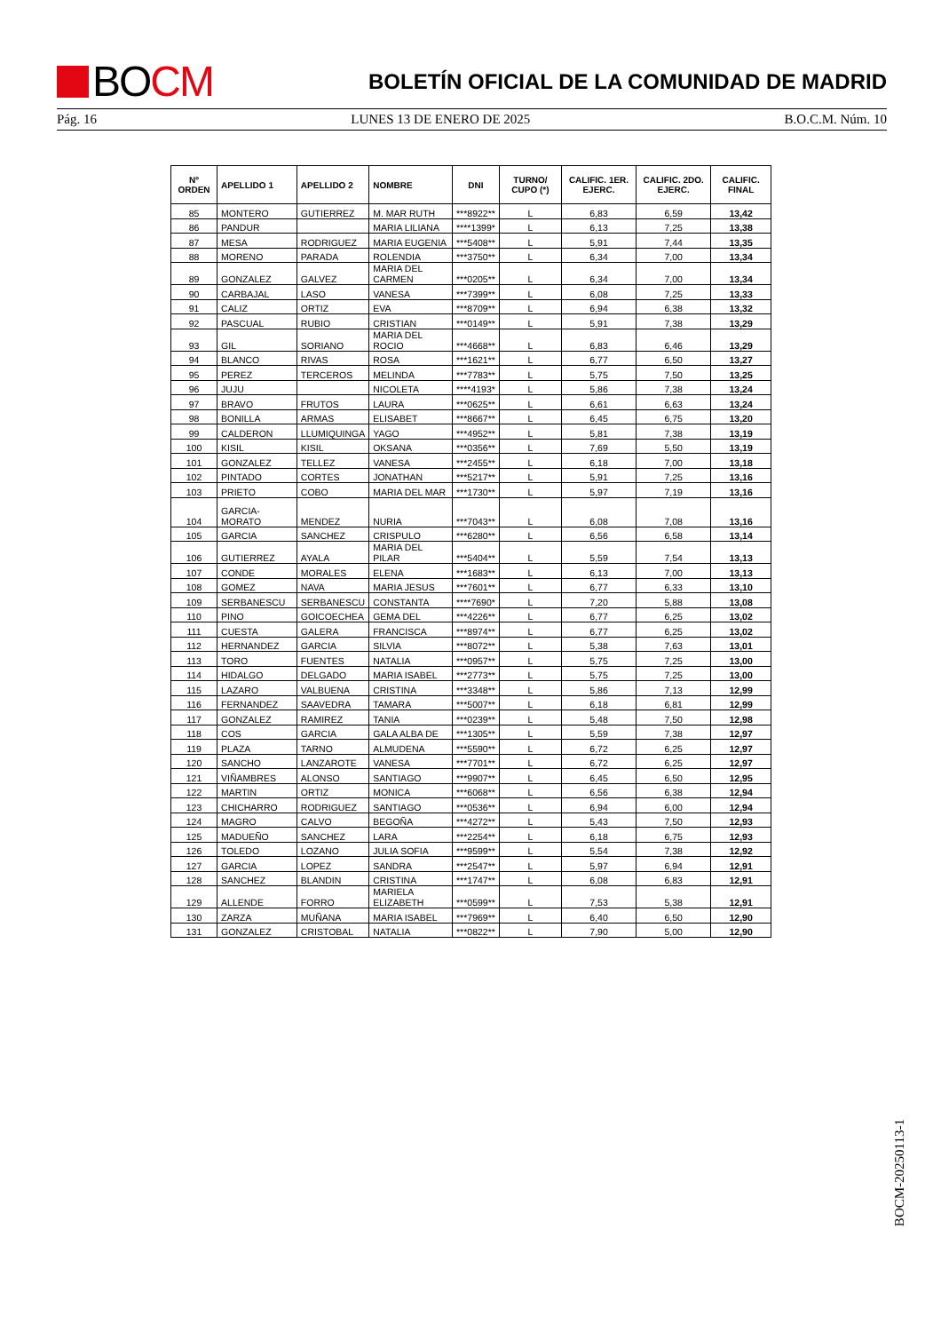BO CM
BOLETÍN OFICIAL DE LA COMUNIDAD DE MADRID
Pág. 16 LUNES 13 DE ENERO DE 2025 B.O.C.M. Núm. 10
| Nº ORDEN | APELLIDO 1 | APELLIDO 2 | NOMBRE | DNI | TURNO/ CUPO (*) | CALIFIC. 1ER. EJERC. | CALIFIC. 2DO. EJERC. | CALIFIC. FINAL |
| --- | --- | --- | --- | --- | --- | --- | --- | --- |
| 85 | MONTERO | GUTIERREZ | M. MAR RUTH | ***8922** | L | 6,83 | 6,59 | 13,42 |
| 86 | PANDUR | | MARIA LILIANA | ****1399* | L | 6,13 | 7,25 | 13,38 |
| 87 | MESA | RODRIGUEZ | MARIA EUGENIA | ***5408** | L | 5,91 | 7,44 | 13,35 |
| 88 | MORENO | PARADA | ROLENDIA | ***3750** | L | 6,34 | 7,00 | 13,34 |
| 89 | GONZALEZ | GALVEZ | MARIA DEL CARMEN | ***0205** | L | 6,34 | 7,00 | 13,34 |
| 90 | CARBAJAL | LASO | VANESA | ***7399** | L | 6,08 | 7,25 | 13,33 |
| 91 | CALIZ | ORTIZ | EVA | ***8709** | L | 6,94 | 6,38 | 13,32 |
| 92 | PASCUAL | RUBIO | CRISTIAN | ***0149** | L | 5,91 | 7,38 | 13,29 |
| 93 | GIL | SORIANO | MARIA DEL ROCIO | ***4668** | L | 6,83 | 6,46 | 13,29 |
| 94 | BLANCO | RIVAS | ROSA | ***1621** | L | 6,77 | 6,50 | 13,27 |
| 95 | PEREZ | TERCEROS | MELINDA | ***7783** | L | 5,75 | 7,50 | 13,25 |
| 96 | JUJU | | NICOLETA | ****4193* | L | 5,86 | 7,38 | 13,24 |
| 97 | BRAVO | FRUTOS | LAURA | ***0625** | L | 6,61 | 6,63 | 13,24 |
| 98 | BONILLA | ARMAS | ELISABET | ***8667** | L | 6,45 | 6,75 | 13,20 |
| 99 | CALDERON | LLUMIQUINGA | YAGO | ***4952** | L | 5,81 | 7,38 | 13,19 |
| 100 | KISIL | KISIL | OKSANA | ***0356** | L | 7,69 | 5,50 | 13,19 |
| 101 | GONZALEZ | TELLEZ | VANESA | ***2455** | L | 6,18 | 7,00 | 13,18 |
| 102 | PINTADO | CORTES | JONATHAN | ***5217** | L | 5,91 | 7,25 | 13,16 |
| 103 | PRIETO | COBO | MARIA DEL MAR | ***1730** | L | 5,97 | 7,19 | 13,16 |
| 104 | GARCIA-MORATO | MENDEZ | NURIA | ***7043** | L | 6,08 | 7,08 | 13,16 |
| 105 | GARCIA | SANCHEZ | CRISPULO | ***6280** | L | 6,56 | 6,58 | 13,14 |
| 106 | GUTIERREZ | AYALA | MARIA DEL PILAR | ***5404** | L | 5,59 | 7,54 | 13,13 |
| 107 | CONDE | MORALES | ELENA | ***1683** | L | 6,13 | 7,00 | 13,13 |
| 108 | GOMEZ | NAVA | MARIA JESUS | ***7601** | L | 6,77 | 6,33 | 13,10 |
| 109 | SERBANESCU | SERBANESCU | CONSTANTA | ****7690* | L | 7,20 | 5,88 | 13,08 |
| 110 | PINO | GOICOECHEA | GEMA DEL | ***4226** | L | 6,77 | 6,25 | 13,02 |
| 111 | CUESTA | GALERA | FRANCISCA | ***8974** | L | 6,77 | 6,25 | 13,02 |
| 112 | HERNANDEZ | GARCIA | SILVIA | ***8072** | L | 5,38 | 7,63 | 13,01 |
| 113 | TORO | FUENTES | NATALIA | ***0957** | L | 5,75 | 7,25 | 13,00 |
| 114 | HIDALGO | DELGADO | MARIA ISABEL | ***2773** | L | 5,75 | 7,25 | 13,00 |
| 115 | LAZARO | VALBUENA | CRISTINA | ***3348** | L | 5,86 | 7,13 | 12,99 |
| 116 | FERNANDEZ | SAAVEDRA | TAMARA | ***5007** | L | 6,18 | 6,81 | 12,99 |
| 117 | GONZALEZ | RAMIREZ | TANIA | ***0239** | L | 5,48 | 7,50 | 12,98 |
| 118 | COS | GARCIA | GALA ALBA DE | ***1305** | L | 5,59 | 7,38 | 12,97 |
| 119 | PLAZA | TARNO | ALMUDENA | ***5590** | L | 6,72 | 6,25 | 12,97 |
| 120 | SANCHO | LANZAROTE | VANESA | ***7701** | L | 6,72 | 6,25 | 12,97 |
| 121 | VIÑAMBRES | ALONSO | SANTIAGO | ***9907** | L | 6,45 | 6,50 | 12,95 |
| 122 | MARTIN | ORTIZ | MONICA | ***6068** | L | 6,56 | 6,38 | 12,94 |
| 123 | CHICHARRO | RODRIGUEZ | SANTIAGO | ***0536** | L | 6,94 | 6,00 | 12,94 |
| 124 | MAGRO | CALVO | BEGOÑA | ***4272** | L | 5,43 | 7,50 | 12,93 |
| 125 | MADUEÑO | SANCHEZ | LARA | ***2254** | L | 6,18 | 6,75 | 12,93 |
| 126 | TOLEDO | LOZANO | JULIA SOFIA | ***9599** | L | 5,54 | 7,38 | 12,92 |
| 127 | GARCIA | LOPEZ | SANDRA | ***2547** | L | 5,97 | 6,94 | 12,91 |
| 128 | SANCHEZ | BLANDIN | CRISTINA | ***1747** | L | 6,08 | 6,83 | 12,91 |
| 129 | ALLENDE | FORRO | MARIELA ELIZABETH | ***0599** | L | 7,53 | 5,38 | 12,91 |
| 130 | ZARZA | MUÑANA | MARIA ISABEL | ***7969** | L | 6,40 | 6,50 | 12,90 |
| 131 | GONZALEZ | CRISTOBAL | NATALIA | ***0822** | L | 7,90 | 5,00 | 12,90 |
BOCM-20250113-1